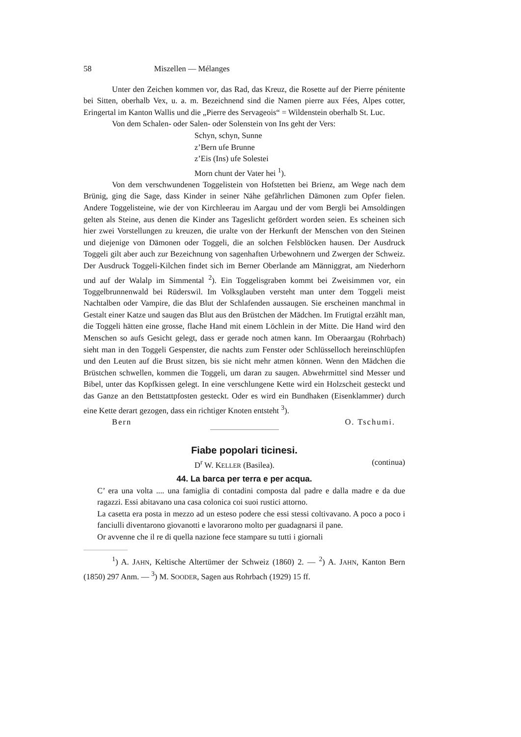58 Miszellen — Mélanges
Unter den Zeichen kommen vor, das Rad, das Kreuz, die Rosette auf der Pierre pénitente bei Sitten, oberhalb Vex, u. a. m. Bezeichnend sind die Namen pierre aux Fées, Alpes cotter, Eringertal im Kanton Wallis und die „Pierre des Servageois“ = Wildenstein oberhalb St. Luc.
Von dem Schalen- oder Salen- oder Solenstein von Ins geht der Vers:
Schyn, schyn, Sunne
z’Bern ufe Brunne
z’Eis (Ins) ufe Solestei
Morn chunt der Vater hei <sup>1</sup>).
Von dem verschwundenen Toggelistein von Hofstetten bei Brienz, am Wege nach dem Brünig, ging die Sage, dass Kinder in seiner Nähe gefährlichen Dämonen zum Opfer fielen. Andere Toggelisteine, wie der von Kirchleerau im Aargau und der vom Bergli bei Amsoldingen gelten als Steine, aus denen die Kinder ans Tageslicht gefördert worden seien. Es scheinen sich hier zwei Vorstellungen zu kreuzen, die uralte von der Herkunft der Menschen von den Steinen und diejenige von Dämonen oder Toggeli, die an solchen Felsblöcken hausen. Der Ausdruck Toggeli gilt aber auch zur Bezeichnung von sagenhaften Urbewohnern und Zwergen der Schweiz. Der Ausdruck Toggeli-Kilchen findet sich im Berner Oberlande am Männiggrat, am Niederhorn und auf der Walalp im Simmental <sup>2</sup>). Ein Toggelisgraben kommt bei Zweisimmen vor, ein Toggelbrunnenwald bei Rüderswil. Im Volksglauben versteht man unter dem Toggeli meist Nachtalben oder Vampire, die das Blut der Schlafenden aussaugen. Sie erscheinen manchmal in Gestalt einer Katze und saugen das Blut aus den Brüstchen der Mädchen. Im Frutigtal erzählt man, die Toggeli hätten eine grosse, flache Hand mit einem Löchlein in der Mitte. Die Hand wird den Menschen so aufs Gesicht gelegt, dass er gerade noch atmen kann. Im Oberaargau (Rohrbach) sieht man in den Toggeli Gespenster, die nachts zum Fenster oder Schlüsselloch hereinschlüpfen und den Leuten auf die Brust sitzen, bis sie nicht mehr atmen können. Wenn den Mädchen die Brüstchen schwellen, kommen die Toggeli, um daran zu saugen. Abwehrmittel sind Messer und Bibel, unter das Kopfkissen gelegt. In eine verschlungene Kette wird ein Holzscheit gesteckt und das Ganze an den Bettstattpfosten gesteckt. Oder es wird ein Bundhaken (Eisenklammer) durch eine Kette derart gezogen, dass ein richtiger Knoten entsteht <sup>3</sup>).
Bern O. Tschumi.
Fiabe popolari ticinesi.
D<sup>r</sup> W. KELLER (Basilea). (continua)
44. La barca per terra e per acqua.
C’ era una volta .... una famiglia di contadini composta dal padre e dalla madre e da due ragazzi. Essi abitavano una casa colonica coi suoi rustici attorno.
La casetta era posta in mezzo ad un esteso podere che essi stessi coltivavano. A poco a poco i fanciulli diventarono giovanotti e lavorarono molto per guadagnarsi il pane.
Or avvenne che il re di quella nazione fece stampare su tutti i giornali
<sup>1</sup>) A. JAHN, Keltische Altertümer der Schweiz (1860) 2. — <sup>2</sup>) A. JAHN, Kanton Bern (1850) 297 Anm. — <sup>3</sup>) M. SOODER, Sagen aus Rohrbach (1929) 15 ff.